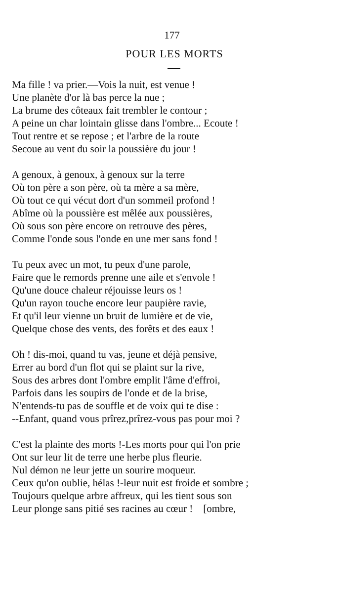177
POUR LES MORTS
Ma fille ! va prier.—Vois la nuit, est venue !
Une planète d'or là bas perce la nue ;
La brume des côteaux fait trembler le contour ;
A peine un char lointain glisse dans l'ombre... Ecoute !
Tout rentre et se repose ; et l'arbre de la route
Secoue au vent du soir la poussière du jour !
A genoux, à genoux, à genoux sur la terre
Où ton père a son père, où ta mère a sa mère,
Où tout ce qui vécut dort d'un sommeil profond !
Abîme où la poussière est mêlée aux poussières,
Où sous son père encore on retrouve des pères,
Comme l'onde sous l'onde en une mer sans fond !
Tu peux avec un mot, tu peux d'une parole,
Faire que le remords prenne une aile et s'envole !
Qu'une douce chaleur réjouisse leurs os !
Qu'un rayon touche encore leur paupière ravie,
Et qu'il leur vienne un bruit de lumière et de vie,
Quelque chose des vents, des forêts et des eaux !
Oh ! dis-moi, quand tu vas, jeune et déjà pensive,
Errer au bord d'un flot qui se plaint sur la rive,
Sous des arbres dont l'ombre emplit l'âme d'effroi,
Parfois dans les soupirs de l'onde et de la brise,
N'entends-tu pas de souffle et de voix qui te dise :
--Enfant, quand vous prîrez,prîrez-vous pas pour moi ?
C'est la plainte des morts !-Les morts pour qui l'on prie
Ont sur leur lit de terre une herbe plus fleurie.
Nul démon ne leur jette un sourire moqueur.
Ceux qu'on oublie, hélas !-leur nuit est froide et sombre ;
Toujours quelque arbre affreux, qui les tient sous son
Leur plonge sans pitié ses racines au cœur ! [ombre,